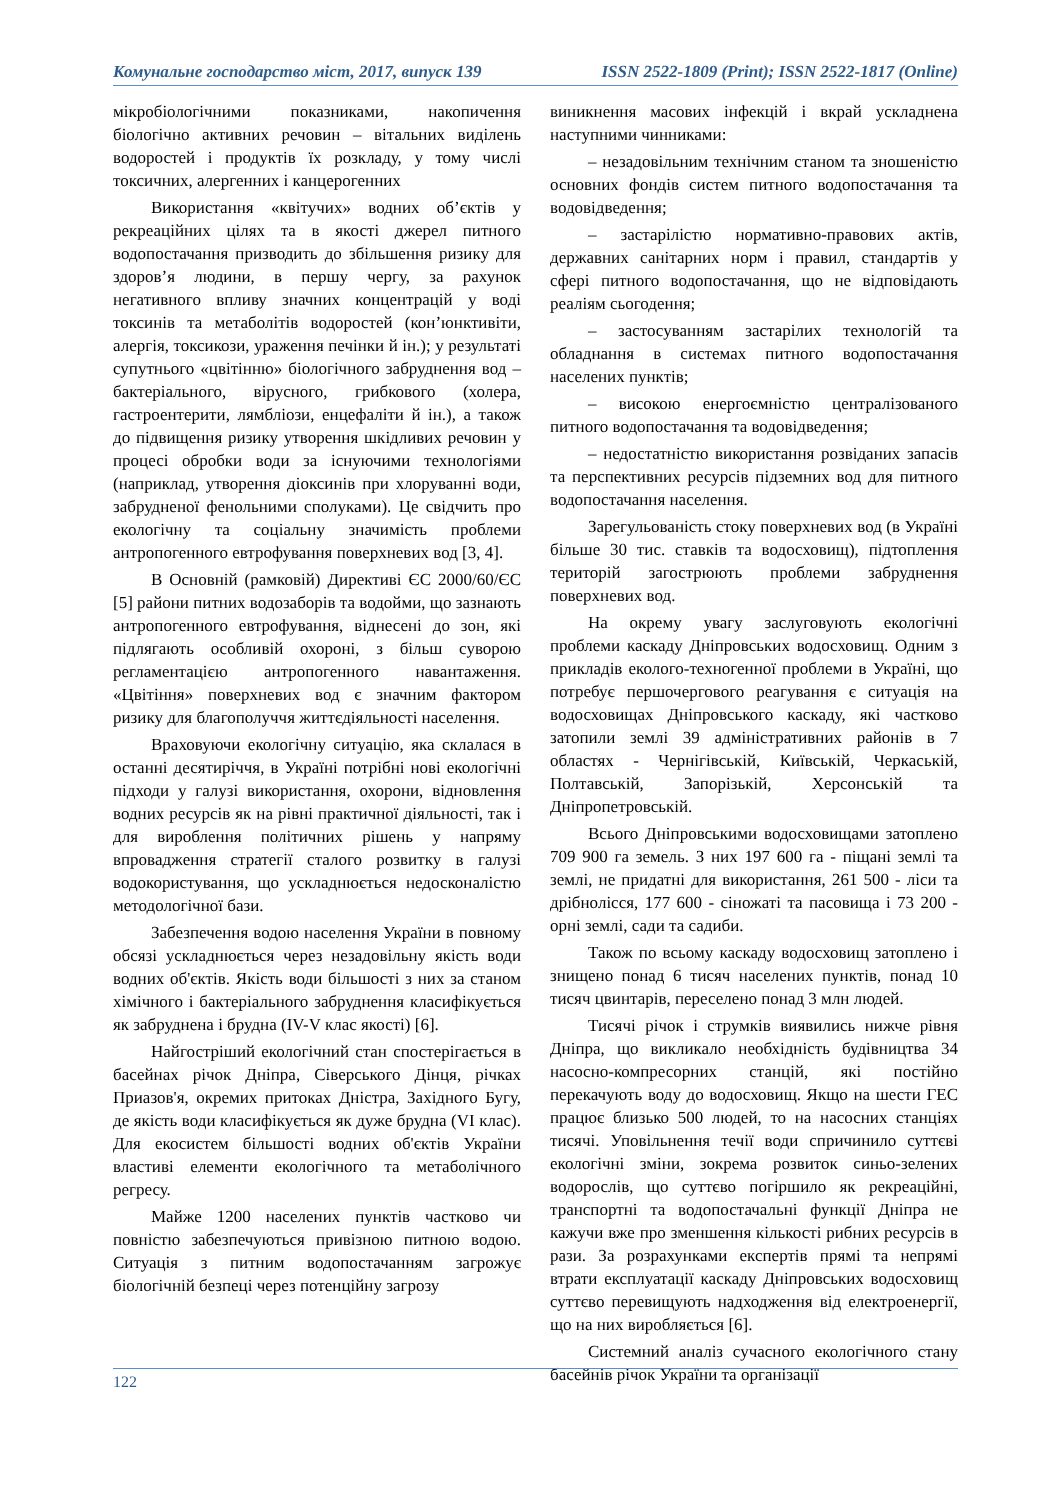Комунальне господарство міст, 2017, випуск 139 ISSN 2522-1809 (Print); ISSN 2522-1817 (Online)
мікробіологічними показниками, накопичення біологічно активних речовин – вітальних виділень водоростей і продуктів їх розкладу, у тому числі токсичних, алергенних і канцерогенних
Використання «квітучих» водних об’єктів у рекреаційних цілях та в якості джерел питного водопостачання призводить до збільшення ризику для здоров’я людини, в першу чергу, за рахунок негативного впливу значних концентрацій у воді токсинів та метаболітів водоростей (кон’юнктивіти, алергія, токсикози, ураження печінки й ін.); у результаті супутнього «цвітінню» біологічного забруднення вод – бактеріального, вірусного, грибкового (холера, гастроентерити, лямбліози, енцефаліти й ін.), а також до підвищення ризику утворення шкідливих речовин у процесі обробки води за існуючими технологіями (наприклад, утворення діоксинів при хлоруванні води, забрудненої фенольними сполуками). Це свідчить про екологічну та соціальну значимість проблеми антропогенного евтрофування поверхневих вод [3, 4].
В Основній (рамковій) Директиві ЄС 2000/60/ЄС [5] райони питних водозаборів та водойми, що зазнають антропогенного евтрофування, віднесені до зон, які підлягають особливій охороні, з більш суворою регламентацією антропогенного навантаження. «Цвітіння» поверхневих вод є значним фактором ризику для благополуччя життєдіяльності населення.
Враховуючи екологічну ситуацію, яка склалася в останні десятиріччя, в Україні потрібні нові екологічні підходи у галузі використання, охорони, відновлення водних ресурсів як на рівні практичної діяльності, так і для вироблення політичних рішень у напряму впровадження стратегії сталого розвитку в галузі водокористування, що ускладнюється недосконалістю методологічної бази.
Забезпечення водою населення України в повному обсязі ускладнюється через незадовільну якість води водних об'єктів. Якість води більшості з них за станом хімічного і бактеріального забруднення класифікується як забруднена і брудна (IV-V клас якості) [6].
Найгостріший екологічний стан спостерігається в басейнах річок Дніпра, Сіверського Дінця, річках Приазов'я, окремих притоках Дністра, Західного Бугу, де якість води класифікується як дуже брудна (VI клас). Для екосистем більшості водних об'єктів України властиві елементи екологічного та метаболічного регресу.
Майже 1200 населених пунктів частково чи повністю забезпечуються привізною питною водою. Ситуація з питним водопостачанням загрожує біологічній безпеці через потенційну загрозу
виникнення масових інфекцій і вкрай ускладнена наступними чинниками:
– незадовільним технічним станом та зношеністю основних фондів систем питного водопостачання та водовідведення;
– застарілістю нормативно-правових актів, державних санітарних норм і правил, стандартів у сфері питного водопостачання, що не відповідають реаліям сьогодення;
– застосуванням застарілих технологій та обладнання в системах питного водопостачання населених пунктів;
– високою енергоємністю централізованого питного водопостачання та водовідведення;
– недостатністю використання розвіданих запасів та перспективних ресурсів підземних вод для питного водопостачання населення.
Зарегульованість стоку поверхневих вод (в Україні більше 30 тис. ставків та водосховищ), підтоплення територій загострюють проблеми забруднення поверхневих вод.
На окрему увагу заслуговують екологічні проблеми каскаду Дніпровських водосховищ. Одним з прикладів еколого-техногенної проблеми в Україні, що потребує першочергового реагування є ситуація на водосховищах Дніпровського каскаду, які частково затопили землі 39 адміністративних районів в 7 областях - Чернігівській, Київській, Черкаській, Полтавській, Запорізькій, Херсонській та Дніпропетровській.
Всього Дніпровськими водосховищами затоплено 709 900 га земель. З них 197 600 га - піщані землі та землі, не придатні для використання, 261 500 - ліси та дрібнолісся, 177 600 - сіножаті та пасовища і 73 200 - орні землі, сади та садиби.
Також по всьому каскаду водосховищ затоплено і знищено понад 6 тисяч населених пунктів, понад 10 тисяч цвинтарів, переселено понад 3 млн людей.
Тисячі річок і струмків виявились нижче рівня Дніпра, що викликало необхідність будівництва 34 насосно-компресорних станцій, які постійно перекачують воду до водосховищ. Якщо на шести ГЕС працює близько 500 людей, то на насосних станціях тисячі. Уповільнення течії води спричинило суттєві екологічні зміни, зокрема розвиток синьо-зелених водорослів, що суттєво погіршило як рекреаційні, транспортні та водопостачальні функції Дніпра не кажучи вже про зменшення кількості рибних ресурсів в рази. За розрахунками експертів прямі та непрямі втрати експлуатації каскаду Дніпровських водосховищ суттєво перевищують надходження від електроенергії, що на них виробляється [6].
Системний аналіз сучасного екологічного стану басейнів річок України та організації
122